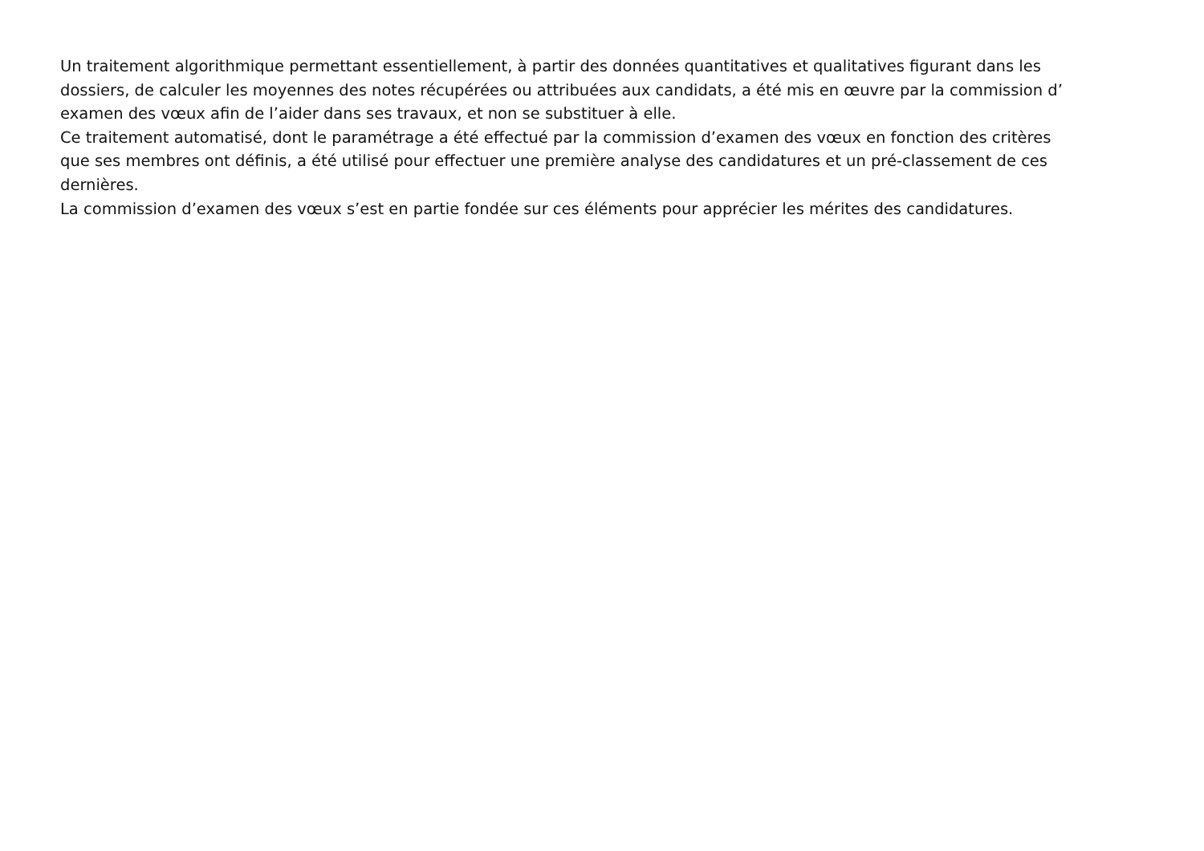Un traitement algorithmique permettant essentiellement, à partir des données quantitatives et qualitatives figurant dans les
dossiers, de calculer les moyennes des notes récupérées ou attribuées aux candidats, a été mis en œuvre par la commission d’
examen des vœux afin de l’aider dans ses travaux, et non se substituer à elle.
Ce traitement automatisé, dont le paramétrage a été effectué par la commission d’examen des vœux en fonction des critères
que ses membres ont définis, a été utilisé pour effectuer une première analyse des candidatures et un pré-classement de ces
dernières.
La commission d’examen des vœux s’est en partie fondée sur ces éléments pour apprécier les mérites des candidatures.